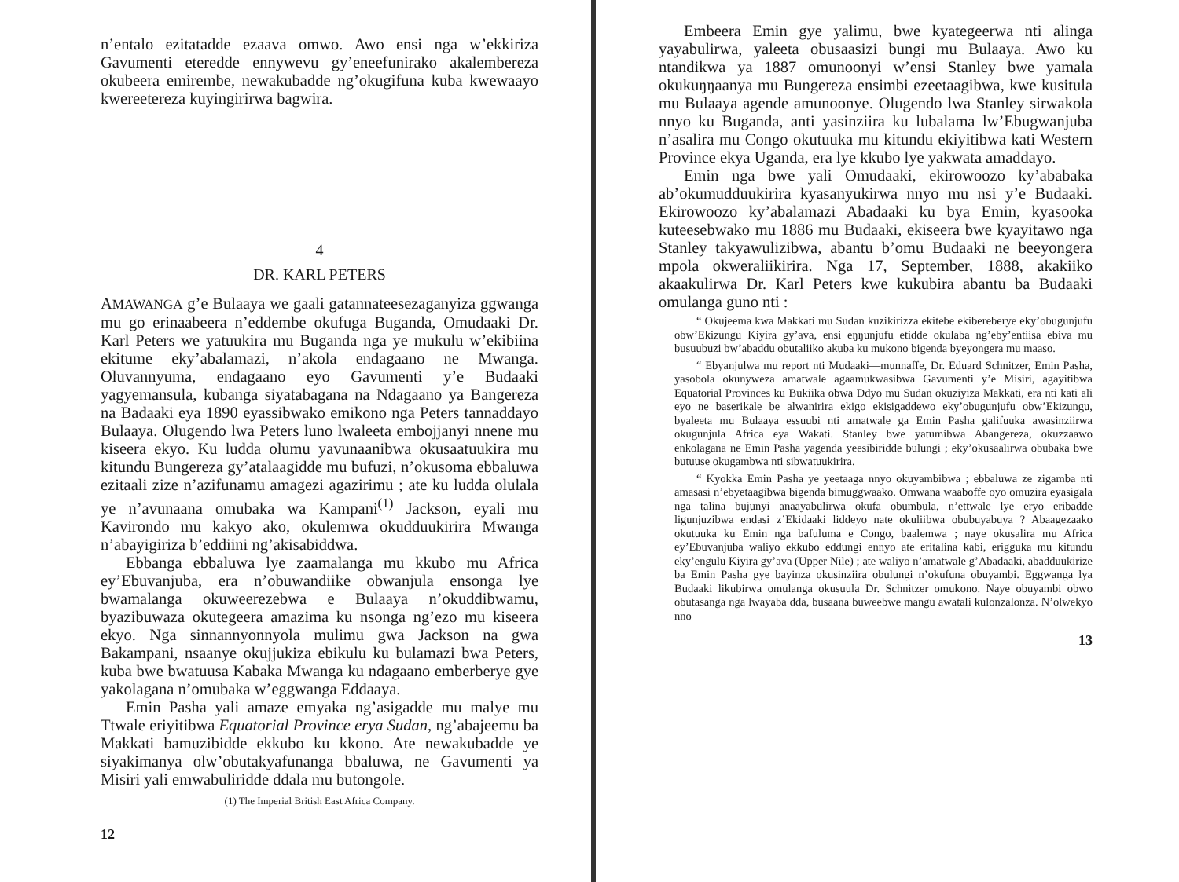n’entalo ezitatadde ezaava omwo. Awo ensi nga w’ekkiriza Gavumenti eteredde ennywevu gy’eneefunirako akalembereza okubeera emirembe, newakubadde ng’okugifuna kuba kwewaayo kwereetereza kuyingirirwa bagwira.
4
DR. KARL PETERS
AMAWANGA g’e Bulaaya we gaali gatannateesezaganyiza ggwanga mu go erinaabeera n’eddembe okufuga Buganda, Omudaaki Dr. Karl Peters we yatuukira mu Buganda nga ye mukulu w’ekibiina ekitume eky’abalamazi, n’akola endagaano ne Mwanga. Oluvannyuma, endagaano eyo Gavumenti y’e Budaaki yagyemansula, kubanga siyatabagana na Ndagaano ya Bangereza na Badaaki eya 1890 eyassibwako emikono nga Peters tannaddayo Bulaaya. Olugendo lwa Peters luno lwaleeta embojjanyi nnene mu kiseera ekyo. Ku ludda olumu yavunaanibwa okusaatuukira mu kitundu Bungereza gy’atalaagidde mu bufuzi, n’okusoma ebbaluwa ezitaali zize n’azifunamu amagezi agazirimu ; ate ku ludda olulala ye n’avunaana omubaka wa Kampani<sup>(1)</sup> Jackson, eyali mu Kavirondo mu kakyo ako, okulemwa okudduukirira Mwanga n’abayigiriza b’eddiini ng’akisabiddwa.
Ebbanga ebbaluwa lye zaamalanga mu kkubo mu Africa ey’Ebuvanjuba, era n’obuwandiike obwanjula ensonga lye bwamalanga okuweerezebwa e Bulaaya n’okuddibwamu, byazibuwaza okutegeera amazima ku nsonga ng’ezo mu kiseera ekyo. Nga sinnannyonnyola mulimu gwa Jackson na gwa Bakampani, nsaanye okujjukiza ebikulu ku bulamazi bwa Peters, kuba bwe bwatuusa Kabaka Mwanga ku ndagaano emberberye gye yakolagana n’omubaka w’eggwanga Eddaaya.
Emin Pasha yali amaze emyaka ng’asigadde mu malye mu Ttwale eriyitibwa Equatorial Province erya Sudan, ng’abajeemu ba Makkati bamuzibidde ekkubo ku kkono. Ate newakubadde ye siyakimanya olw’obutakyafunanga bbaluwa, ne Gavumenti ya Misiri yali emwabuliridde ddala mu butongole.
(1) The Imperial British East Africa Company.
12
Embeera Emin gye yalimu, bwe kyategeerwa nti alinga yayabulirwa, yaleeta obusaasizi bungi mu Bulaaya. Awo ku ntandikwa ya 1887 omunoonyi w’ensi Stanley bwe yamala okukuŋŋaanya mu Bungereza ensimbi ezeetaagibwa, kwe kusitula mu Bulaaya agende amunoonye. Olugendo lwa Stanley sirwakola nnyo ku Buganda, anti yasinziira ku lubalama lw’Ebugwanjuba n’asalira mu Congo okutuuka mu kitundu ekiyitibwa kati Western Province ekya Uganda, era lye kkubo lye yakwata amaddayo.
Emin nga bwe yali Omudaaki, ekirowoozo ky’ababaka ab’okumudduukirira kyasanyukirwa nnyo mu nsi y’e Budaaki. Ekirowoozo ky’abalamazi Abadaaki ku bya Emin, kyasooka kuteesebwako mu 1886 mu Budaaki, ekiseera bwe kyayitawo nga Stanley takyawulizibwa, abantu b’omu Budaaki ne beeyongera mpola okweraliikirira. Nga 17, September, 1888, akakiiko akaakulirwa Dr. Karl Peters kwe kukubira abantu ba Budaaki omulanga guno nti :
“ Okujeema kwa Makkati mu Sudan kuzikirizza ekitebe ekibereberye eky’obugunjufu obw’Ekizungu Kiyira gy’ava, ensi eŋŋunjufu etidde okulaba ng’eby’entiisa ebiva mu busuubuzi bw’abaddu obutaliiko akuba ku mukono bigenda byeyongera mu maaso.
“ Ebyanjulwa mu report nti Mudaaki—munnaffe, Dr. Eduard Schnitzer, Emin Pasha, yasobola okunyweza amatwale agaamukwasibwa Gavumenti y’e Misiri, agayitibwa Equatorial Provinces ku Bukiika obwa Ddyo mu Sudan okuziyiza Makkati, era nti kati ali eyo ne baserikale be alwanirira ekigo ekisigaddewo eky’obugunjufu obw’Ekizungu, byaleeta mu Bulaaya essuubi nti amatwale ga Emin Pasha galifuuka awasinziirwa okugunjula Africa eya Wakati. Stanley bwe yatumibwa Abangereza, okuzzaawo enkolagana ne Emin Pasha yagenda yeesibiridde bulungi ; eky’okusaalirwa obubaka bwe butuuse okugambwa nti sibwatuukirira.
“ Kyokka Emin Pasha ye yeetaaga nnyo okuyambibwa ; ebbaluwa ze zigamba nti amasasi n’ebyetaagibwa bigenda bimuggwaako. Omwana waaboffe oyo omuzira eyasigala nga talina bujunyi anaayabulirwa okufa obumbula, n’ettwale lye eryo eribadde ligunjuzibwa endasi z’Ekidaaki liddeyo nate okuliibwa obubuyabuya ? Abaagezaako okutuuka ku Emin nga bafuluma e Congo, baalemwa ; naye okusalira mu Africa ey’Ebuvanjuba waliyo ekkubo eddungi ennyo ate eritalina kabi, erigguka mu kitundu eky’engulu Kiyira gy’ava (Upper Nile) ; ate waliyo n’amatwale g’Abadaaki, abadduukirize ba Emin Pasha gye bayinza okusinziira obulungi n’okufuna obuyambi. Eggwanga lya Budaaki likubirwa omulanga okusuula Dr. Schnitzer omukono. Naye obuyambi obwo obutasanga nga lwayaba dda, busaana buweebwe mangu awatali kulonzalonza. N’olwekyo nno
13